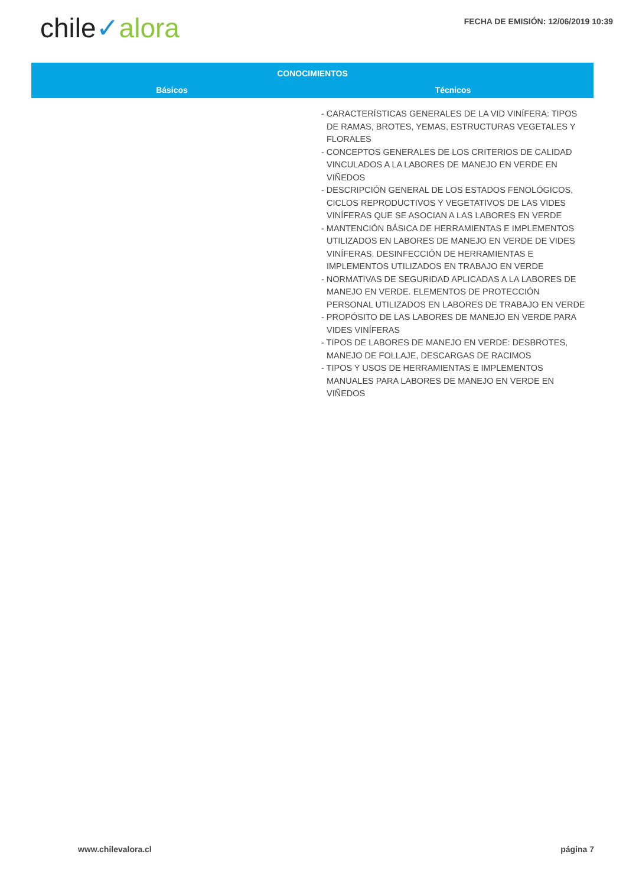chile✓alora
FECHA DE EMISIÓN: 12/06/2019 10:39
| CONOCIMIENTOS | |
| --- | --- |
| Básicos | Técnicos |
| | - CARACTERÍSTICAS GENERALES DE LA VID VINÍFERA: TIPOS DE RAMAS, BROTES, YEMAS, ESTRUCTURAS VEGETALES Y FLORALES - CONCEPTOS GENERALES DE LOS CRITERIOS DE CALIDAD VINCULADOS A LA LABORES DE MANEJO EN VERDE EN VIÑEDOS - DESCRIPCIÓN GENERAL DE LOS ESTADOS FENOLÓGICOS, CICLOS REPRODUCTIVOS Y VEGETATIVOS DE LAS VIDES VINÍFERAS QUE SE ASOCIAN A LAS LABORES EN VERDE - MANTENCIÓN BÁSICA DE HERRAMIENTAS E IMPLEMENTOS UTILIZADOS EN LABORES DE MANEJO EN VERDE DE VIDES VINÍFERAS. DESINFECCIÓN DE HERRAMIENTAS E IMPLEMENTOS UTILIZADOS EN TRABAJO EN VERDE - NORMATIVAS DE SEGURIDAD APLICADAS A LA LABORES DE MANEJO EN VERDE. ELEMENTOS DE PROTECCIÓN PERSONAL UTILIZADOS EN LABORES DE TRABAJO EN VERDE - PROPÓSITO DE LAS LABORES DE MANEJO EN VERDE PARA VIDES VINÍFERAS - TIPOS DE LABORES DE MANEJO EN VERDE: DESBROTES, MANEJO DE FOLLAJE, DESCARGAS DE RACIMOS - TIPOS Y USOS DE HERRAMIENTAS E IMPLEMENTOS MANUALES PARA LABORES DE MANEJO EN VERDE EN VIÑEDOS |
www.chilevalora.cl página 7